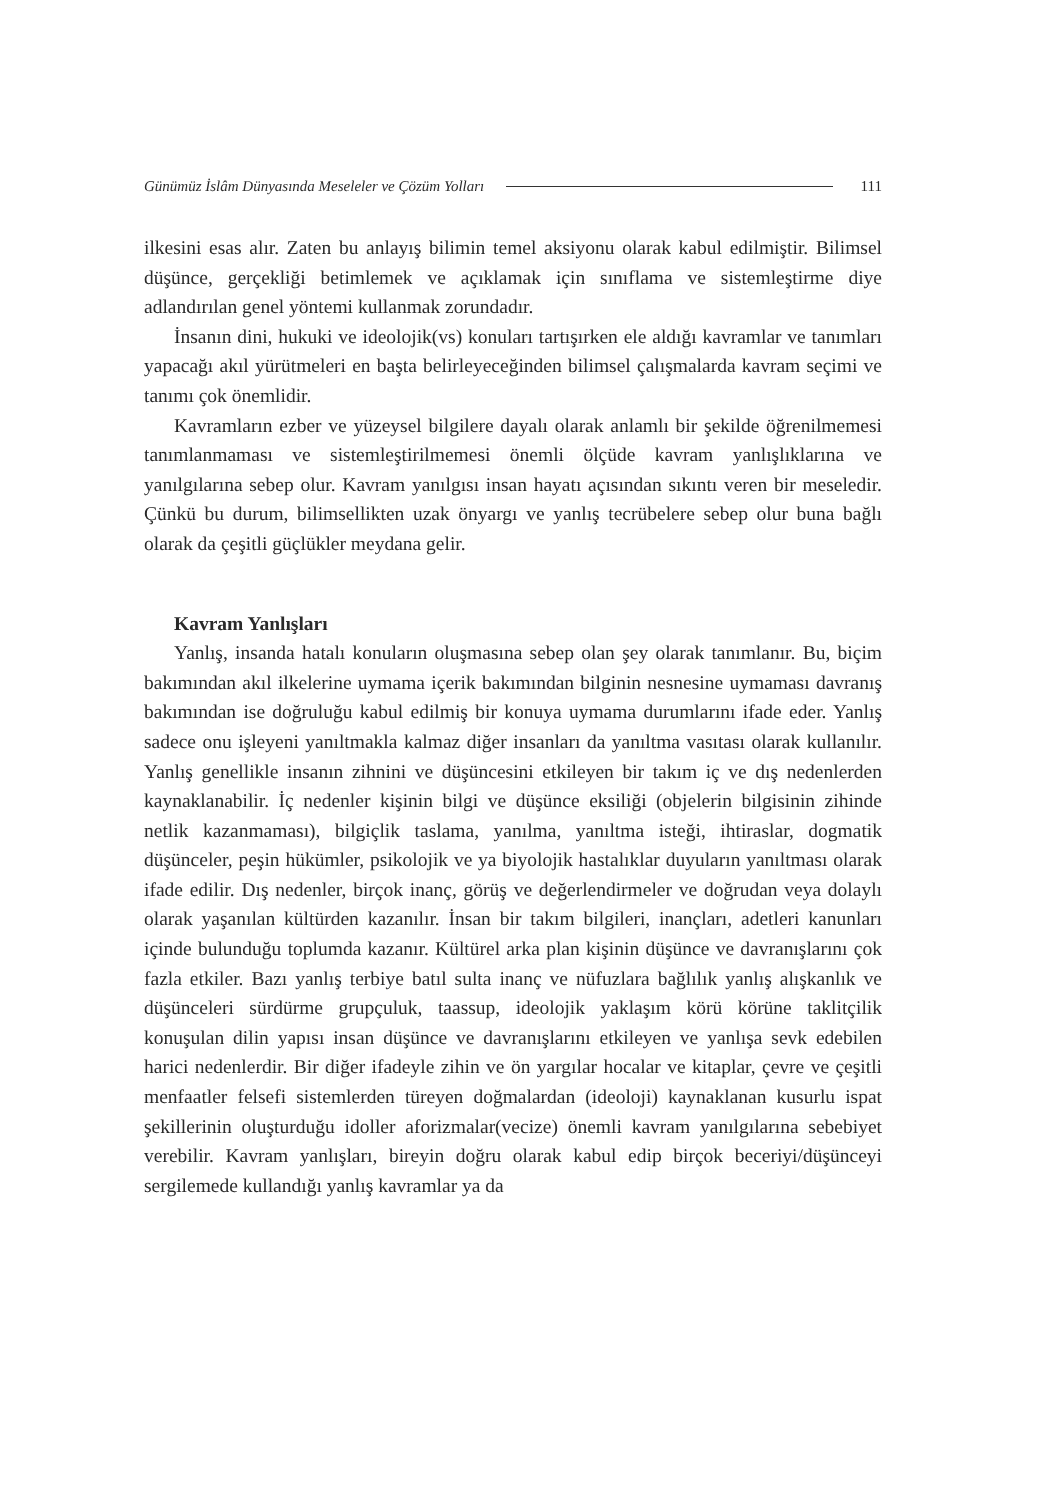Günümüz İslâm Dünyasında Meseleler ve Çözüm Yolları 111
ilkesini esas alır. Zaten bu anlayış bilimin temel aksiyonu olarak kabul edilmiştir. Bilimsel düşünce, gerçekliği betimlemek ve açıklamak için sınıflama ve sistemleştirme diye adlandırılan genel yöntemi kullanmak zorundadır.
İnsanın dini, hukuki ve ideolojik(vs) konuları tartışırken ele aldığı kavramlar ve tanımları yapacağı akıl yürütmeleri en başta belirleyeceğinden bilimsel çalışmalarda kavram seçimi ve tanımı çok önemlidir.
Kavramların ezber ve yüzeysel bilgilere dayalı olarak anlamlı bir şekilde öğrenilmemesi tanımlanmaması ve sistemleştirilmemesi önemli ölçüde kavram yanlışlıklarına ve yanılgılarına sebep olur. Kavram yanılgısı insan hayatı açısından sıkıntı veren bir meseledir. Çünkü bu durum, bilimsellikten uzak önyargı ve yanlış tecrübelere sebep olur buna bağlı olarak da çeşitli güçlükler meydana gelir.
Kavram Yanlışları
Yanlış, insanda hatalı konuların oluşmasına sebep olan şey olarak tanımlanır. Bu, biçim bakımından akıl ilkelerine uymama içerik bakımından bilginin nesnesine uymaması davranış bakımından ise doğruluğu kabul edilmiş bir konuya uymama durumlarını ifade eder. Yanlış sadece onu işleyeni yanıltmakla kalmaz diğer insanları da yanıltma vasıtası olarak kullanılır. Yanlış genellikle insanın zihnini ve düşüncesini etkileyen bir takım iç ve dış nedenlerden kaynaklanabilir. İç nedenler kişinin bilgi ve düşünce eksiliği (objelerin bilgisinin zihinde netlik kazanmaması), bilgiçlik taslama, yanılma, yanıltma isteği, ihtiraslar, dogmatik düşünceler, peşin hükümler, psikolojik ve ya biyolojik hastalıklar duyuların yanıltması olarak ifade edilir. Dış nedenler, birçok inanç, görüş ve değerlendirmeler ve doğrudan veya dolaylı olarak yaşanılan kültürden kazanılır. İnsan bir takım bilgileri, inançları, adetleri kanunları içinde bulunduğu toplumda kazanır. Kültürel arka plan kişinin düşünce ve davranışlarını çok fazla etkiler. Bazı yanlış terbiye batıl sulta inanç ve nüfuzlara bağlılık yanlış alışkanlık ve düşünceleri sürdürme grupçuluk, taassup, ideolojik yaklaşım körü körüne taklitçilik konuşulan dilin yapısı insan düşünce ve davranışlarını etkileyen ve yanlışa sevk edebilen harici nedenlerdir. Bir diğer ifadeyle zihin ve ön yargılar hocalar ve kitaplar, çevre ve çeşitli menfaatler felsefi sistemlerden türeyen doğmalardan (ideoloji) kaynaklanan kusurlu ispat şekillerinin oluşturduğu idoller aforizmalar(vecize) önemli kavram yanılgılarına sebebiyet verebilir. Kavram yanlışları, bireyin doğru olarak kabul edip birçok beceriyi/düşünceyi sergilemede kullandığı yanlış kavramlar ya da